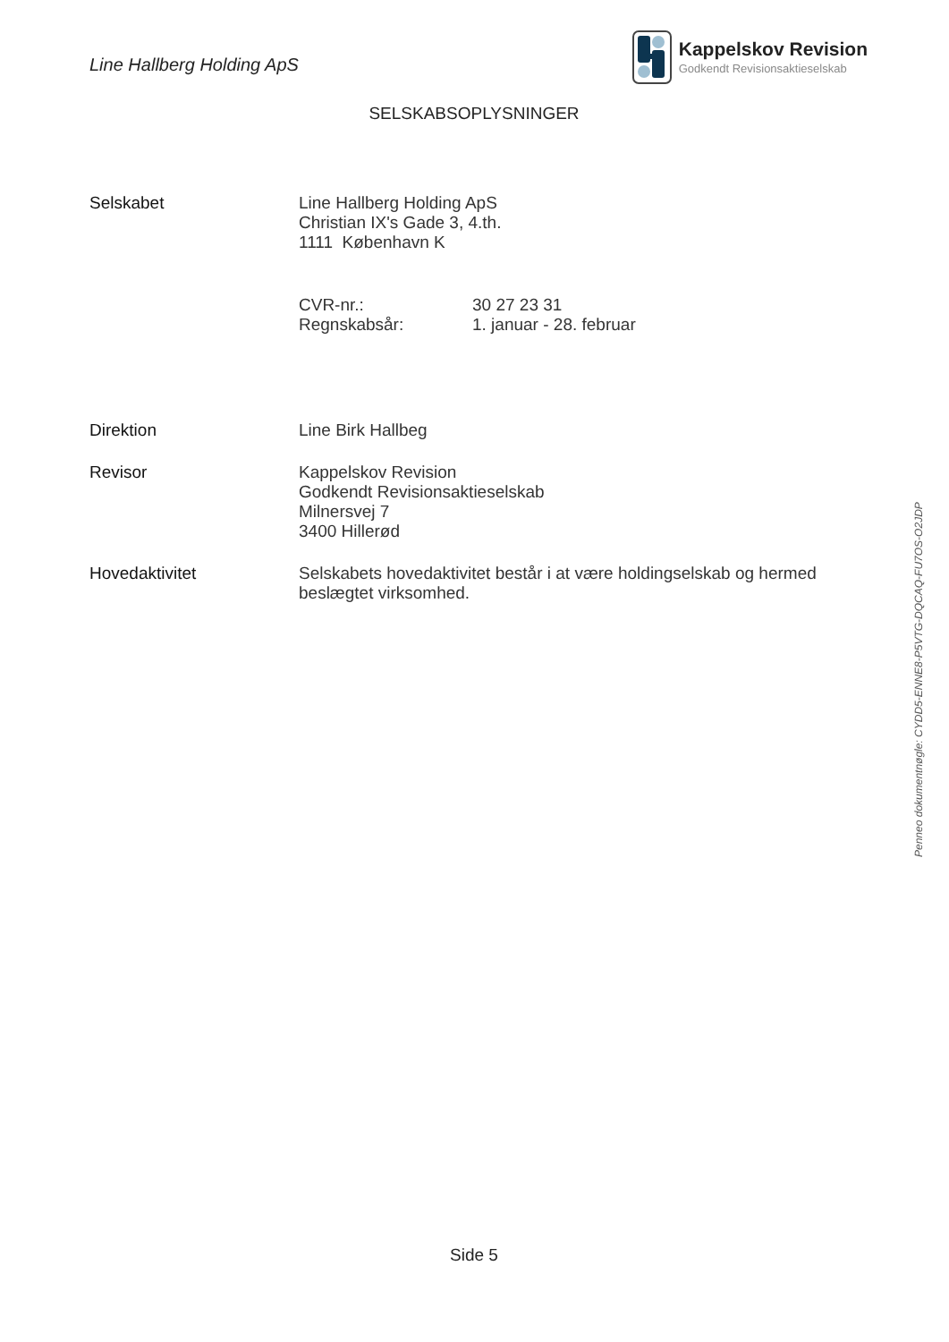Line Hallberg Holding ApS
Kappelskov Revision
Godkendt Revisionsaktieselskab
SELSKABSOPLYSNINGER
Selskabet Line Hallberg Holding ApS
Christian IX's Gade 3, 4.th.
1111 København K
CVR-nr.: 30 27 23 31
Regnskabsår: 1. januar - 28. februar
Direktion Line Birk Hallbeg
Revisor Kappelskov Revision
Godkendt Revisionsaktieselskab
Milnersvej 7
3400 Hillerød
Hovedaktivitet Selskabets hovedaktivitet består i at være holdingselskab og hermed
beslægtet virksomhed.
Side 5
Penneo dokumentnøgle: CYDD5-ENNE8-P5VTG-DQCAQ-FU7OS-O2JDP